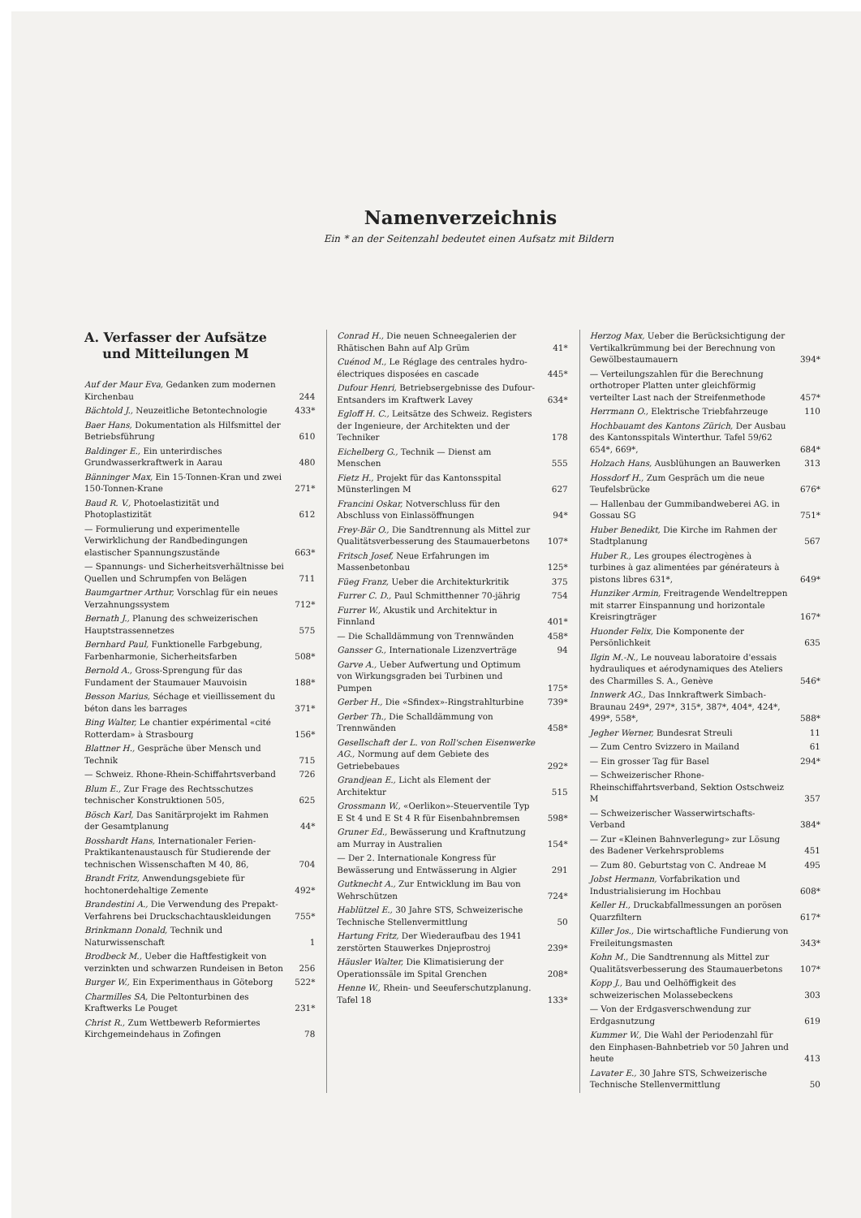Namenverzeichnis
Ein * an der Seitenzahl bedeutet einen Aufsatz mit Bildern
A. Verfasser der Aufsätze
und Mitteilungen M
Auf der Maur Eva, Gedanken zum modernen Kirchenbau 244
Bächtold J., Neuzeitliche Betontechnologie 433*
Baer Hans, Dokumentation als Hilfsmittel der Betriebsführung 610
Baldinger E., Ein unterirdisches Grundwasserkraftwerk in Aarau 480
Bänninger Max, Ein 15-Tonnen-Kran und zwei 150-Tonnen-Krane 271*
Baud R. V., Photoelastizität und Photoplastizität 612
— Formulierung und experimentelle Verwirklichung der Randbedingungen elastischer Spannungszustände 663*
— Spannungs- und Sicherheitsverhältnisse bei Quellen und Schrumpfen von Belägen 711
Baumgartner Arthur, Vorschlag für ein neues Verzahnungssystem 712*
Bernath J., Planung des schweizerischen Hauptstrassennetzes 575
Bernhard Paul, Funktionelle Farbgebung, Farbenharmonie, Sicherheitsfarben 508*
Bernold A., Gross-Sprengung für das Fundament der Staumauer Mauvoisin 188*
Besson Marius, Séchage et vieillissement du béton dans les barrages 371*
Bing Walter, Le chantier expérimental «cité Rotterdam» à Strasbourg 156*
Blattner H., Gespräche über Mensch und Technik 715
— Schweiz. Rhone-Rhein-Schiffahrtsverband 726
Blum E., Zur Frage des Rechtsschutzes technischer Konstruktionen 505, 625
Bösch Karl, Das Sanitärprojekt im Rahmen der Gesamtplanung 44*
Bosshardt Hans, Internationaler Ferien-Praktikantenaustausch für Studierende der technischen Wissenschaften M 40, 86, 704
Brandt Fritz, Anwendungsgebiete für hochtonerdehaltige Zemente 492*
Brandestini A., Die Verwendung des Prepakt-Verfahrens bei Druckschachtauskleidungen 755*
Brinkmann Donald, Technik und Naturwissenschaft 1
Brodbeck M., Ueber die Haftfestigkeit von verzinkten und schwarzen Rundeisen in Beton 256
Burger W., Ein Experimenthaus in Göteborg 522*
Charmilles SA, Die Peltonturbinen des Kraftwerks Le Pouget 231*
Christ R., Zum Wettbewerb Reformiertes Kirchgemeindehaus in Zofingen 78
Conrad H., Die neuen Schneegalerien der Rhätischen Bahn auf Alp Grüm 41*
Cuénod M., Le Réglage des centrales hydro-électriques disposées en cascade 445*
Dufour Henri, Betriebsergebnisse des Dufour-Entsanders im Kraftwerk Lavey 634*
Egloff H. C., Leitsätze des Schweiz. Registers der Ingenieure, der Architekten und der Techniker 178
Eichelberg G., Technik — Dienst am Menschen 555
Fietz H., Projekt für das Kantonsspital Münsterlingen M 627
Francini Oskar, Notverschluss für den Abschluss von Einlassöffnungen 94*
Frey-Bär O., Die Sandtrennung als Mittel zur Qualitätsverbesserung des Staumauerbetons 107*
Fritsch Josef, Neue Erfahrungen im Massenbetonbau 125*
Füeg Franz, Ueber die Architekturkritik 375
Furrer C. D., Paul Schmitthenner 70-jährig 754
Furrer W., Akustik und Architektur in Finnland 401*
— Die Schalldämmung von Trennwänden 458*
Gansser G., Internationale Lizenzverträge 94
Garve A., Ueber Aufwertung und Optimum von Wirkungsgraden bei Turbinen und Pumpen 175*
Gerber H., Die «Sfindex»-Ringstrahlturbine 739*
Gerber Th., Die Schalldämmung von Trennwänden 458*
Gesellschaft der L. von Roll'schen Eisenwerke AG., Normung auf dem Gebiete des Getriebebaues 292*
Grandjean E., Licht als Element der Architektur 515
Grossmann W., «Oerlikon»-Steuerventile Typ E St 4 und E St 4 R für Eisenbahnbremsen 598*
Gruner Ed., Bewässerung und Kraftnutzung am Murray in Australien 154*
— Der 2. Internationale Kongress für Bewässerung und Entwässerung in Algier 291
Gutknecht A., Zur Entwicklung im Bau von Wehrschützen 724*
Hablützel E., 30 Jahre STS, Schweizerische Technische Stellenvermittlung 50
Hartung Fritz, Der Wiederaufbau des 1941 zerstörten Stauwerkes Dnjeprostroj 239*
Häusler Walter, Die Klimatisierung der Operationssäle im Spital Grenchen 208*
Henne W., Rhein- und Seeuferschutzplanung. Tafel 18 133*
Herzog Max, Ueber die Berücksichtigung der Vertikalkrümmung bei der Berechnung von Gewölbestaumauern 394*
— Verteilungszahlen für die Berechnung orthotroper Platten unter gleichförmig verteilter Last nach der Streifenmethode 457*
Herrmann O., Elektrische Triebfahrzeuge 110
Hochbauamt des Kantons Zürich, Der Ausbau des Kantonsspitals Winterthur. Tafel 59/62 654*, 669*, 684*
Holzach Hans, Ausblühungen an Bauwerken 313
Hossdorf H., Zum Gespräch um die neue Teufelsbrücke 676*
— Hallenbau der Gummibandweberei AG. in Gossau SG 751*
Huber Benedikt, Die Kirche im Rahmen der Stadtplanung 567
Huber R., Les groupes électrogènes à turbines à gaz alimentées par générateurs à pistons libres 631*, 649*
Hunziker Armin, Freitragende Wendeltreppen mit starrer Einspannung und horizontale Kreisringträger 167*
Huonder Felix, Die Komponente der Persönlichkeit 635
Ilgin M.-N., Le nouveau laboratoire d'essais hydrauliques et aérodynamiques des Ateliers des Charmilles S. A., Genève 546*
Innwerk AG., Das Innkraftwerk Simbach-Braunau 249*, 297*, 315*, 387*, 404*, 424*, 499*, 558*, 588*
Jegher Werner, Bundesrat Streuli 11
— Zum Centro Svizzero in Mailand 61
— Ein grosser Tag für Basel 294*
— Schweizerischer Rhone-Rheinschiffahrtsverband, Sektion Ostschweiz M 357
— Schweizerischer Wasserwirtschafts-Verband 384*
— Zur «Kleinen Bahnverlegung» zur Lösung des Badener Verkehrsproblems 451
— Zum 80. Geburtstag von C. Andreae M 495
Jobst Hermann, Vorfabrikation und Industrialisierung im Hochbau 608*
Keller H., Druckabfallmessungen an porösen Quarzfiltern 617*
Killer Jos., Die wirtschaftliche Fundierung von Freileitungsmasten 343*
Kohn M., Die Sandtrennung als Mittel zur Qualitätsverbesserung des Staumauerbetons 107*
Kopp J., Bau und Oelhöffigkeit des schweizerischen Molassebeckens 303
— Von der Erdgasverschwendung zur Erdgasnutzung 619
Kummer W., Die Wahl der Periodenzahl für den Einphasen-Bahnbetrieb vor 50 Jahren und heute 413
Lavater E., 30 Jahre STS, Schweizerische Technische Stellenvermittlung 50